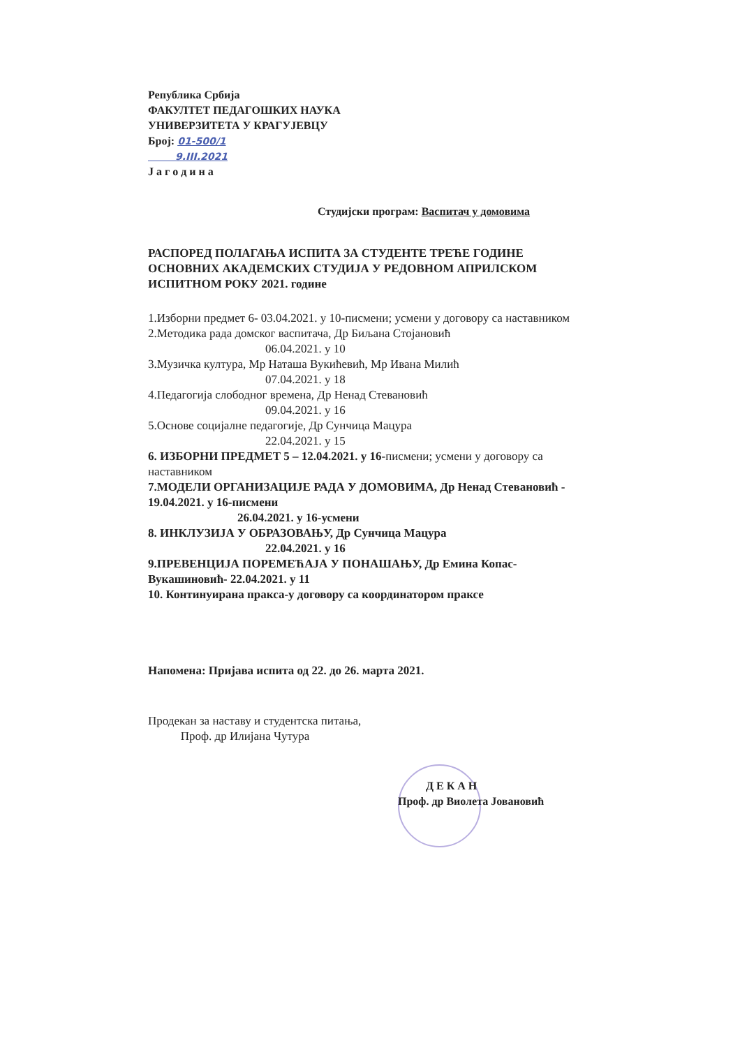Република Србија
ФАКУЛТЕТ ПЕДАГОШКИХ НАУКА
УНИВЕРЗИТЕТА У КРАГУЈЕВЦУ
Број: 01-500/1
9.III.2021
Ј а г о д и н а
Студијски програм: Васпитач у домовима
РАСПОРЕД ПОЛАГАЊА ИСПИТА ЗА СТУДЕНТЕ ТРЕЋЕ ГОДИНЕ ОСНОВНИХ АКАДЕМСКИХ СТУДИЈА У РЕДОВНОМ АПРИЛСКОМ ИСПИТНОМ РОКУ 2021. године
1.Изборни предмет 6- 03.04.2021. у 10-писмени; усмени у договору са наставником
2.Методика рада домског васпитача, Др Биљана Стојановић
06.04.2021. у 10
3.Музичка култура, Мр Наташа Вукићевић, Мр Ивана Милић
07.04.2021. у 18
4.Педагогија слободног времена, Др Ненад Стевановић
09.04.2021. у 16
5.Основе социјалне педагогије, Др Сунчица Мацура
22.04.2021. у 15
6. ИЗБОРНИ ПРЕДМЕТ 5 – 12.04.2021. у 16-писмени; усмени у договору са наставником
7.МОДЕЛИ ОРГАНИЗАЦИЈЕ РАДА У ДОМОВИМА, Др Ненад Стевановић - 19.04.2021. у 16-писмени
26.04.2021. у 16-усмени
8. ИНКЛУЗИЈА У ОБРАЗОВАЊУ, Др Сунчица Мацура
22.04.2021. у 16
9.ПРЕВЕНЦИЈА ПОРЕМЕЋАЈА У ПОНАШАЊУ, Др Емина Копас-Вукашиновић- 22.04.2021. у 11
10. Континуирана пракса-у договору са координатором праксе
Напомена: Пријава испита од 22. до 26. марта 2021.
Продекан за наставу и студентска питања,
Проф. др Илијана Чутура
Д Е К А Н
Проф. др Виолета Јовановић